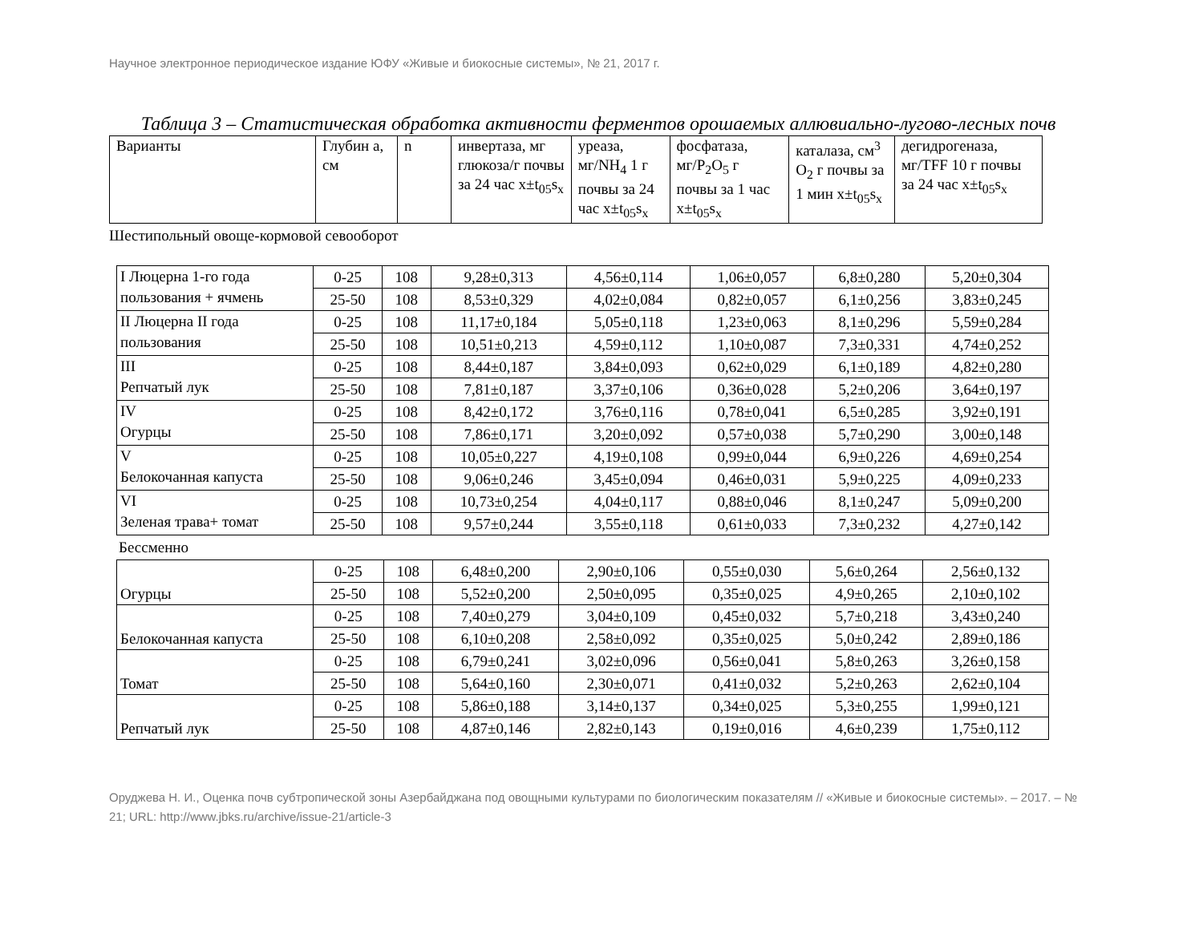Научное электронное периодическое издание ЮФУ «Живые и биокосные системы», № 21, 2017 г.
Таблица 3 – Статистическая обработка активности ферментов орошаемых аллювиально-лугово-лесных почв
| Варианты | Глубин а, см | n | инвертаза, мг глюкоза/г почвы за 24 час x±t<sub>05</sub>s<sub>x</sub> | уреаза, мг/NH<sub>4</sub> 1 г почвы за 24 час x±t<sub>05</sub>s<sub>x</sub> | фосфатаза, мг/P<sub>2</sub>O<sub>5</sub> г почвы за 1 час x±t<sub>05</sub>s<sub>x</sub> | каталаза, см<sup>3</sup> O<sub>2</sub> г почвы за 1 мин x±t<sub>05</sub>s<sub>x</sub> | дегидрогеназа, мг/TFF 10 г почвы за 24 час x±t<sub>05</sub>s<sub>x</sub> |
Шестипольный овоще-кормовой севооборот
| I Люцерна 1-го года пользования + ячмень | 0-25 | 108 | 9,28±0,313 | 4,56±0,114 | 1,06±0,057 | 6,8±0,280 | 5,20±0,304 |
| | 25-50 | 108 | 8,53±0,329 | 4,02±0,084 | 0,82±0,057 | 6,1±0,256 | 3,83±0,245 |
| II Люцерна II года пользования | 0-25 | 108 | 11,17±0,184 | 5,05±0,118 | 1,23±0,063 | 8,1±0,296 | 5,59±0,284 |
| | 25-50 | 108 | 10,51±0,213 | 4,59±0,112 | 1,10±0,087 | 7,3±0,331 | 4,74±0,252 |
| III Репчатый лук | 0-25 | 108 | 8,44±0,187 | 3,84±0,093 | 0,62±0,029 | 6,1±0,189 | 4,82±0,280 |
| | 25-50 | 108 | 7,81±0,187 | 3,37±0,106 | 0,36±0,028 | 5,2±0,206 | 3,64±0,197 |
| IV Огурцы | 0-25 | 108 | 8,42±0,172 | 3,76±0,116 | 0,78±0,041 | 6,5±0,285 | 3,92±0,191 |
| | 25-50 | 108 | 7,86±0,171 | 3,20±0,092 | 0,57±0,038 | 5,7±0,290 | 3,00±0,148 |
| V Белокочанная капуста | 0-25 | 108 | 10,05±0,227 | 4,19±0,108 | 0,99±0,044 | 6,9±0,226 | 4,69±0,254 |
| | 25-50 | 108 | 9,06±0,246 | 3,45±0,094 | 0,46±0,031 | 5,9±0,225 | 4,09±0,233 |
| VI Зеленая трава+ томат | 0-25 | 108 | 10,73±0,254 | 4,04±0,117 | 0,88±0,046 | 8,1±0,247 | 5,09±0,200 |
| | 25-50 | 108 | 9,57±0,244 | 3,55±0,118 | 0,61±0,033 | 7,3±0,232 | 4,27±0,142 |
Бессменно
| Огурцы | 0-25 | 108 | 6,48±0,200 | 2,90±0,106 | 0,55±0,030 | 5,6±0,264 | 2,56±0,132 |
| | 25-50 | 108 | 5,52±0,200 | 2,50±0,095 | 0,35±0,025 | 4,9±0,265 | 2,10±0,102 |
| Белокочанная капуста | 0-25 | 108 | 7,40±0,279 | 3,04±0,109 | 0,45±0,032 | 5,7±0,218 | 3,43±0,240 |
| | 25-50 | 108 | 6,10±0,208 | 2,58±0,092 | 0,35±0,025 | 5,0±0,242 | 2,89±0,186 |
| Томат | 0-25 | 108 | 6,79±0,241 | 3,02±0,096 | 0,56±0,041 | 5,8±0,263 | 3,26±0,158 |
| | 25-50 | 108 | 5,64±0,160 | 2,30±0,071 | 0,41±0,032 | 5,2±0,263 | 2,62±0,104 |
| Репчатый лук | 0-25 | 108 | 5,86±0,188 | 3,14±0,137 | 0,34±0,025 | 5,3±0,255 | 1,99±0,121 |
| | 25-50 | 108 | 4,87±0,146 | 2,82±0,143 | 0,19±0,016 | 4,6±0,239 | 1,75±0,112 |
Оруджева Н. И., Оценка почв субтропической зоны Азербайджана под овощными культурами по биологическим показателям // «Живые и биокосные системы». – 2017. – № 21; URL: http://www.jbks.ru/archive/issue-21/article-3